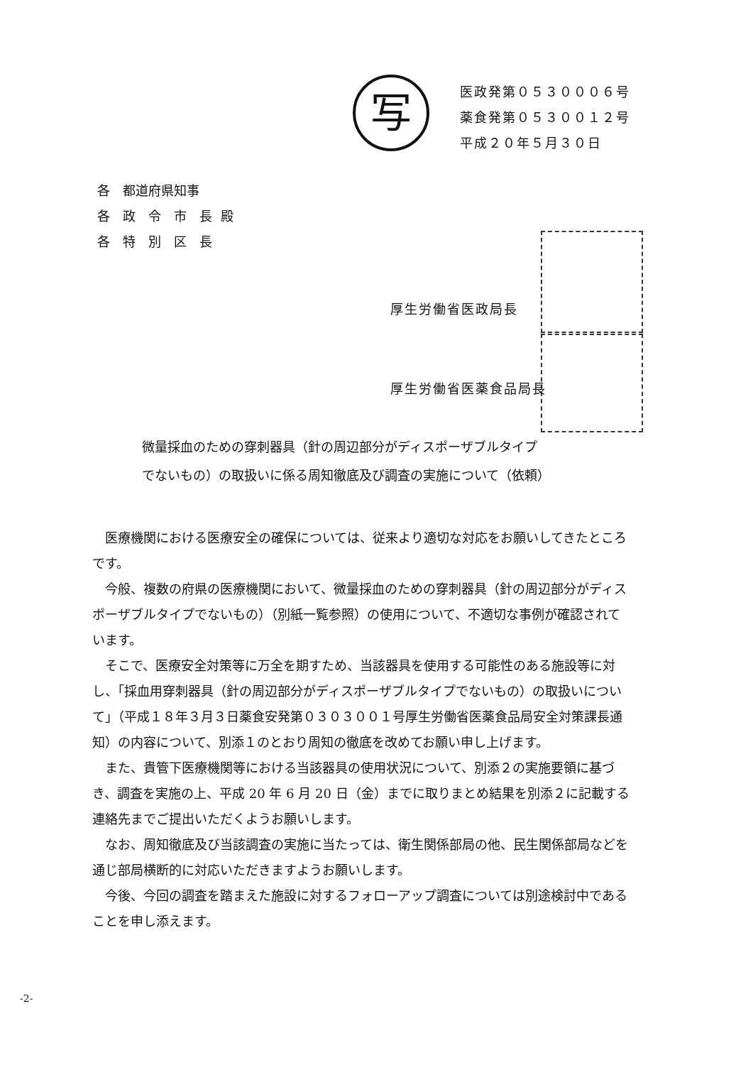写
医政発第０５３０００６号
薬食発第０５３００１２号
平成２０年５月３０日
| 各 都道府県知事 | 殿 |
| 各 政 令 市 長 | |
| 各 特 別 区 長 | |
厚生労働省医政局長
厚生労働省医薬食品局長
微量採血のための穿刺器具（針の周辺部分がディスポーザブルタイプ
でないもの）の取扱いに係る周知徹底及び調査の実施について（依頼）
医療機関における医療安全の確保については、従来より適切な対応をお願いしてきたところです。
今般、複数の府県の医療機関において、微量採血のための穿刺器具（針の周辺部分がディスポーザブルタイプでないもの）（別紙一覧参照）の使用について、不適切な事例が確認されています。
そこで、医療安全対策等に万全を期すため、当該器具を使用する可能性のある施設等に対し、「採血用穿刺器具（針の周辺部分がディスポーザブルタイプでないもの）の取扱いについて」（平成１８年３月３日薬食安発第０３０３００１号厚生労働省医薬食品局安全対策課長通知）の内容について、別添１のとおり周知の徹底を改めてお願い申し上げます。
また、貴管下医療機関等における当該器具の使用状況について、別添２の実施要領に基づき、調査を実施の上、平成 20 年 6 月 20 日（金）までに取りまとめ結果を別添２に記載する連絡先までご提出いただくようお願いします。
なお、周知徹底及び当該調査の実施に当たっては、衛生関係部局の他、民生関係部局などを通じ部局横断的に対応いただきますようお願いします。
今後、今回の調査を踏まえた施設に対するフォローアップ調査については別途検討中であることを申し添えます。
-2-